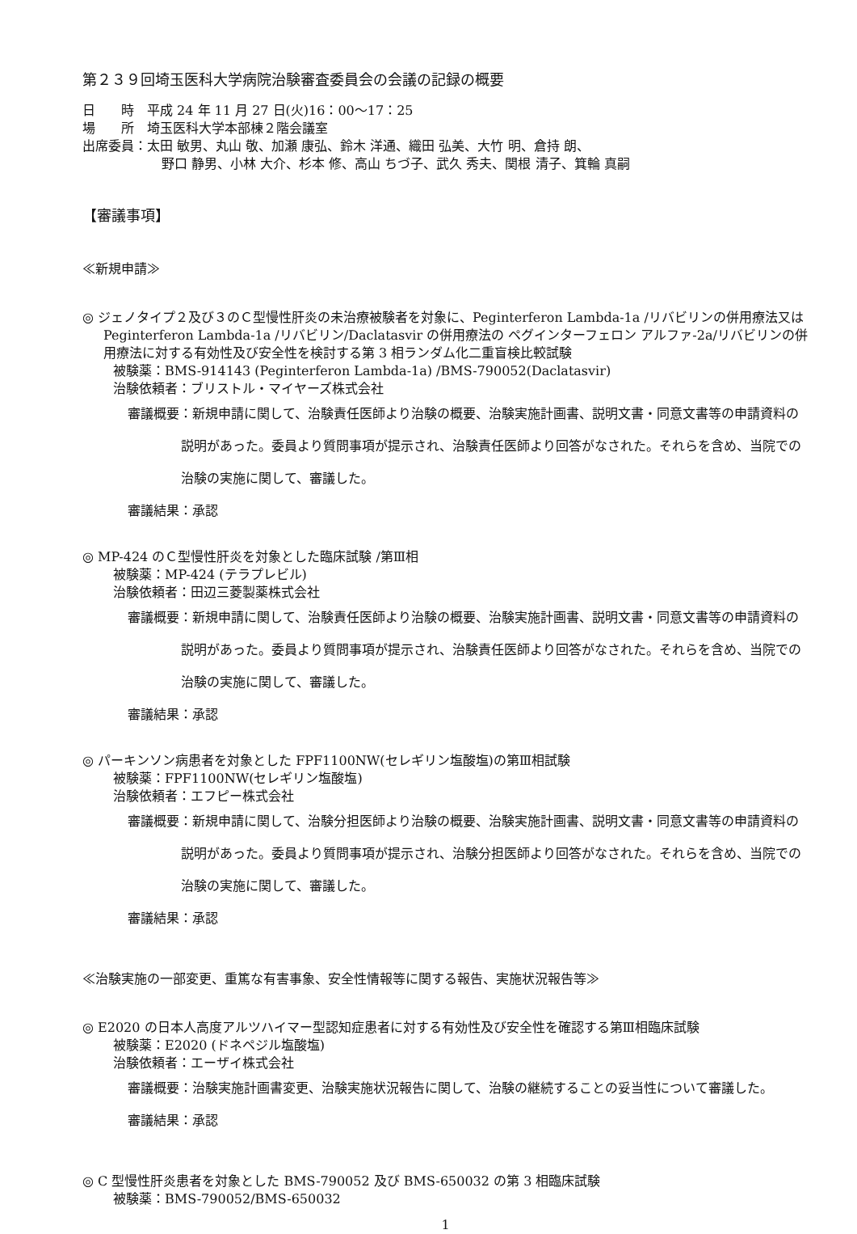第２３９回埼玉医科大学病院治験審査委員会の会議の記録の概要
日　　時　平成 24 年 11 月 27 日(火)16：00～17：25
場　　所　埼玉医科大学本部棟２階会議室
出席委員：太田 敏男、丸山 敬、加瀬 康弘、鈴木 洋通、織田 弘美、大竹 明、倉持 朗、
野口 静男、小林 大介、杉本 修、高山 ちづ子、武久 秀夫、関根 清子、箕輪 真嗣
【審議事項】
≪新規申請≫
◎ ジェノタイプ２及び３のＣ型慢性肝炎の未治療被験者を対象に、Peginterferon Lambda-1a /リバビリンの併用療法又は Peginterferon Lambda-1a /リバビリン/Daclatasvir の併用療法の ペグインターフェロン アルファ-2a/リバビリンの併用療法に対する有効性及び安全性を検討する第 3 相ランダム化二重盲検比較試験
被験薬：BMS-914143 (Peginterferon Lambda-1a) /BMS-790052(Daclatasvir)
治験依頼者：ブリストル・マイヤーズ株式会社
審議概要：新規申請に関して、治験責任医師より治験の概要、治験実施計画書、説明文書・同意文書等の申請資料の説明があった。委員より質問事項が提示され、治験責任医師より回答がなされた。それらを含め、当院での治験の実施に関して、審議した。
審議結果：承認
◎ MP-424 のＣ型慢性肝炎を対象とした臨床試験 /第Ⅲ相
被験薬：MP-424 (テラプレビル)
治験依頼者：田辺三菱製薬株式会社
審議概要：新規申請に関して、治験責任医師より治験の概要、治験実施計画書、説明文書・同意文書等の申請資料の説明があった。委員より質問事項が提示され、治験責任医師より回答がなされた。それらを含め、当院での治験の実施に関して、審議した。
審議結果：承認
◎ パーキンソン病患者を対象とした FPF1100NW(セレギリン塩酸塩)の第Ⅲ相試験
被験薬：FPF1100NW(セレギリン塩酸塩)
治験依頼者：エフピー株式会社
審議概要：新規申請に関して、治験分担医師より治験の概要、治験実施計画書、説明文書・同意文書等の申請資料の説明があった。委員より質問事項が提示され、治験分担医師より回答がなされた。それらを含め、当院での治験の実施に関して、審議した。
審議結果：承認
≪治験実施の一部変更、重篤な有害事象、安全性情報等に関する報告、実施状況報告等≫
◎ E2020 の日本人高度アルツハイマー型認知症患者に対する有効性及び安全性を確認する第Ⅲ相臨床試験
被験薬：E2020 (ドネペジル塩酸塩)
治験依頼者：エーザイ株式会社
審議概要：治験実施計画書変更、治験実施状況報告に関して、治験の継続することの妥当性について審議した。
審議結果：承認
◎ C 型慢性肝炎患者を対象とした BMS-790052 及び BMS-650032 の第 3 相臨床試験
被験薬：BMS-790052/BMS-650032
1